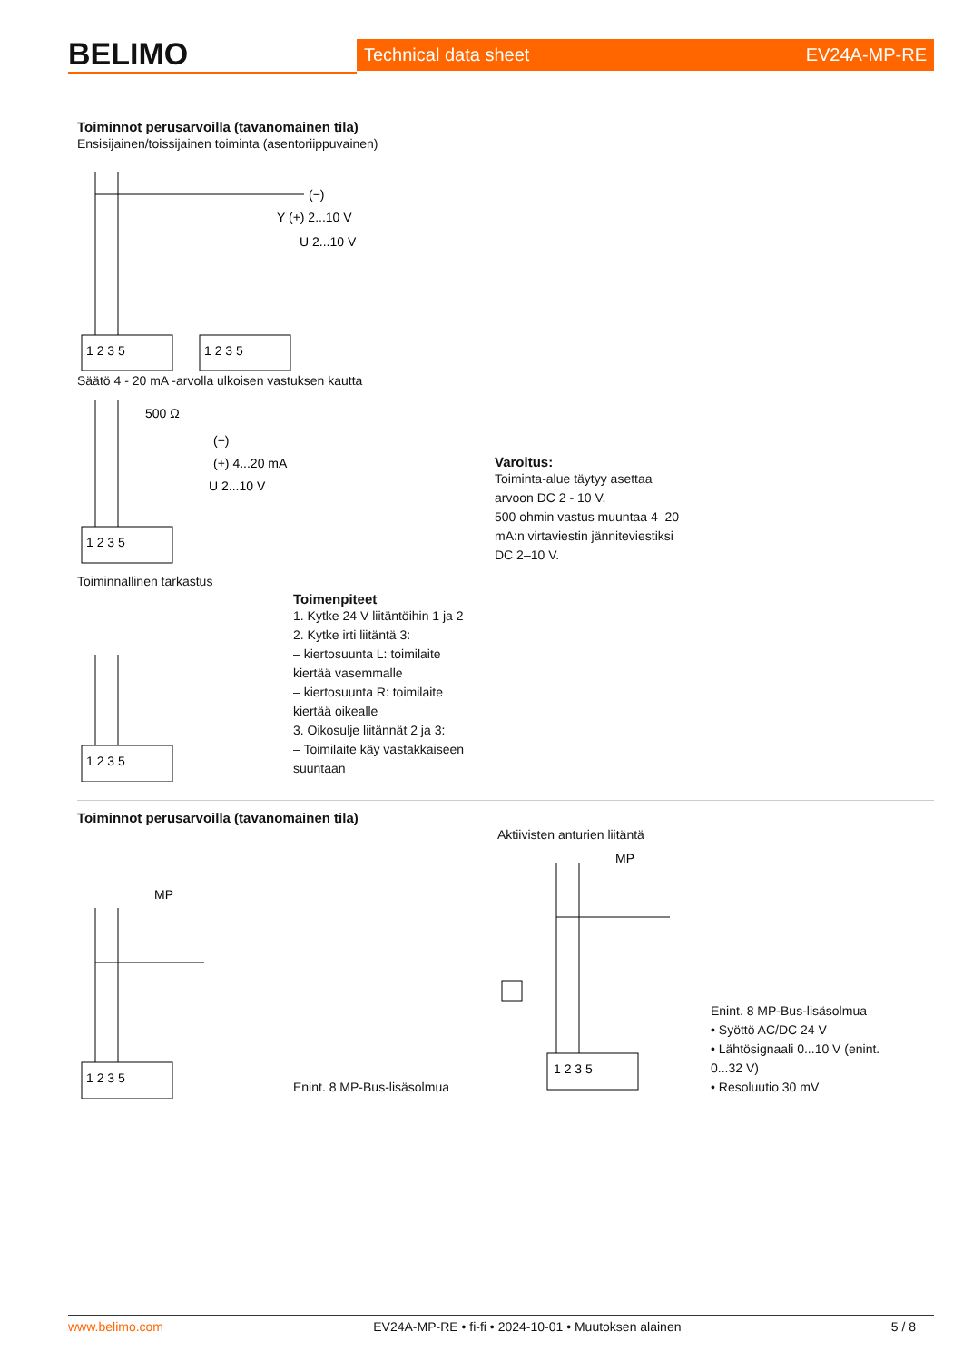BELIMO
Technical data sheet EV24A-MP-RE
Toiminnot perusarvoilla (tavanomainen tila)
Ensisijainen/toissijainen toiminta (asentoriippuvainen)
(−)
Y (+) 2...10 V
U 2...10 V
1 2 3 5
1 2 3 5
Säätö 4 - 20 mA -arvolla ulkoisen vastuksen kautta
500 Ω
(−)
(+) 4...20 mA
U 2...10 V
1 2 3 5
Varoitus:
Toiminta-alue täytyy asettaa
arvoon DC 2 - 10 V.
500 ohmin vastus muuntaa 4–20
mA:n virtaviestin jänniteviestiksi
DC 2–10 V.
Toiminnallinen tarkastus
1 2 3 5
Toimenpiteet
1. Kytke 24 V liitäntöihin 1 ja 2
2. Kytke irti liitäntä 3:
– kiertosuunta L: toimilaite
kiertää vasemmalle
– kiertosuunta R: toimilaite
kiertää oikealle
3. Oikosulje liitännät 2 ja 3:
– Toimilaite käy vastakkaiseen
suuntaan
Toiminnot perusarvoilla (tavanomainen tila)
MP
1 2 3 5
Enint. 8 MP-Bus-lisäsolmua
Aktiivisten anturien liitäntä
MP
1 2 3 5
Enint. 8 MP-Bus-lisäsolmua
• Syöttö AC/DC 24 V
• Lähtösignaali 0...10 V (enint.
0...32 V)
• Resoluutio 30 mV
www.belimo.com EV24A-MP-RE • fi-fi • 2024-10-01 • Muutoksen alainen 5 / 8